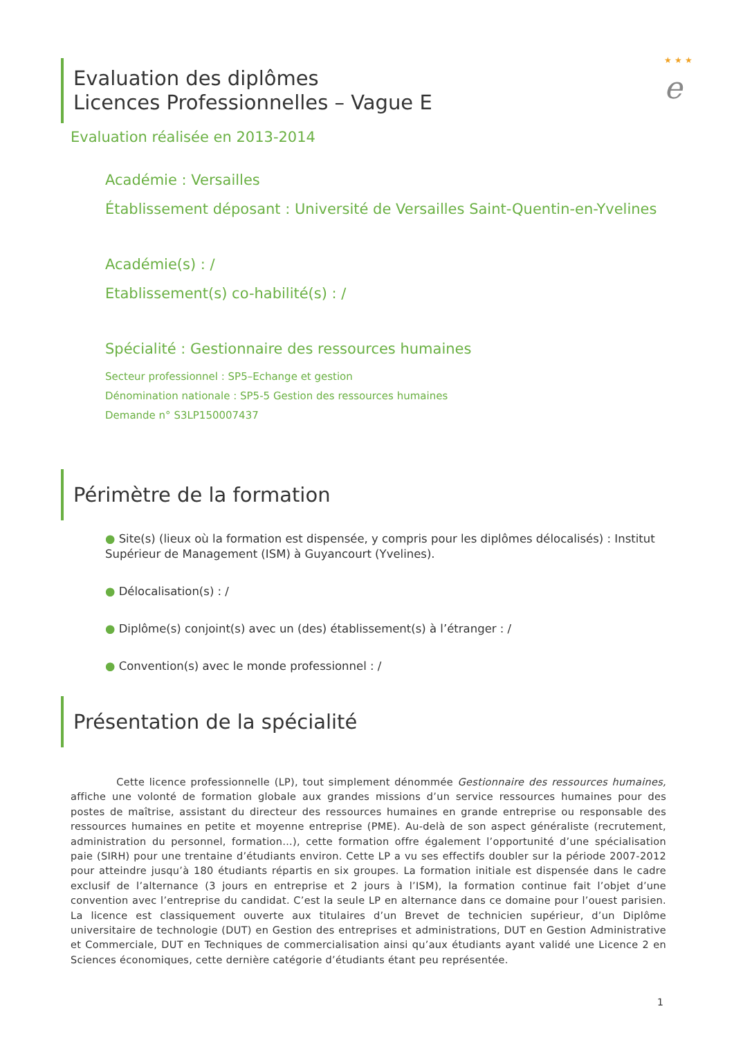★ ★ ★
e
Evaluation des diplômes
Licences Professionnelles – Vague E
Evaluation réalisée en 2013-2014
Académie : Versailles
Établissement déposant : Université de Versailles Saint-Quentin-en-Yvelines
Académie(s) : /
Etablissement(s) co-habilité(s) : /
Spécialité : Gestionnaire des ressources humaines
Secteur professionnel : SP5–Echange et gestion
Dénomination nationale : SP5-5 Gestion des ressources humaines
Demande n° S3LP150007437
Périmètre de la formation
● Site(s) (lieux où la formation est dispensée, y compris pour les diplômes délocalisés) : Institut Supérieur de Management (ISM) à Guyancourt (Yvelines).
● Délocalisation(s) : /
● Diplôme(s) conjoint(s) avec un (des) établissement(s) à l’étranger : /
● Convention(s) avec le monde professionnel : /
Présentation de la spécialité
Cette licence professionnelle (LP), tout simplement dénommée Gestionnaire des ressources humaines, affiche une volonté de formation globale aux grandes missions d’un service ressources humaines pour des postes de maîtrise, assistant du directeur des ressources humaines en grande entreprise ou responsable des ressources humaines en petite et moyenne entreprise (PME). Au-delà de son aspect généraliste (recrutement, administration du personnel, formation…), cette formation offre également l’opportunité d’une spécialisation paie (SIRH) pour une trentaine d’étudiants environ. Cette LP a vu ses effectifs doubler sur la période 2007-2012 pour atteindre jusqu’à 180 étudiants répartis en six groupes. La formation initiale est dispensée dans le cadre exclusif de l’alternance (3 jours en entreprise et 2 jours à l’ISM), la formation continue fait l’objet d’une convention avec l’entreprise du candidat. C’est la seule LP en alternance dans ce domaine pour l’ouest parisien. La licence est classiquement ouverte aux titulaires d’un Brevet de technicien supérieur, d’un Diplôme universitaire de technologie (DUT) en Gestion des entreprises et administrations, DUT en Gestion Administrative et Commerciale, DUT en Techniques de commercialisation ainsi qu’aux étudiants ayant validé une Licence 2 en Sciences économiques, cette dernière catégorie d’étudiants étant peu représentée.
1